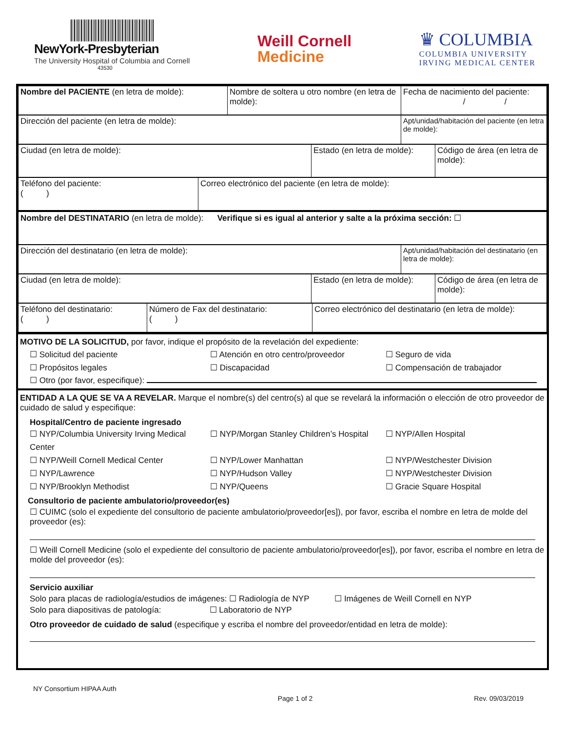NewYork-Presbyterian
The University Hospital of Columbia and Cornell
43530
Weill Cornell
Medicine
♛ COLUMBIA
COLUMBIA UNIVERSITY
IRVING MEDICAL CENTER
| Nombre del PACIENTE (en letra de molde): | Nombre de soltera u otro nombre (en letra de molde): | Fecha de nacimiento del paciente: / / |
| Dirección del paciente (en letra de molde): | Apt/unidad/habitación del paciente (en letra de molde): |
| Ciudad (en letra de molde): | Estado (en letra de molde): | Código de área (en letra de molde): |
| Teléfono del paciente: ( ) | Correo electrónico del paciente (en letra de molde): |
| Nombre del DESTINATARIO (en letra de molde): Verifique si es igual al anterior y salte a la próxima sección: ☐ |
| Dirección del destinatario (en letra de molde): | Apt/unidad/habitación del destinatario (en letra de molde): |
| Ciudad (en letra de molde): | Estado (en letra de molde): | Código de área (en letra de molde): |
| Teléfono del destinatario: ( ) | Número de Fax del destinatario: ( ) | Correo electrónico del destinatario (en letra de molde): |
MOTIVO DE LA SOLICITUD, por favor, indique el propósito de la revelación del expediente:
☐ Solicitud del paciente ☐ Atención en otro centro/proveedor ☐ Seguro de vida ☐ Propósitos legales ☐ Discapacidad ☐ Compensación de trabajador
☐ Otro (por favor, especifique):
ENTIDAD A LA QUE SE VA A REVELAR. Marque el nombre(s) del centro(s) al que se revelará la información o elección de otro proveedor de cuidado de salud y especifique:
Hospital/Centro de paciente ingresado
☐ NYP/Columbia University Irving Medical Center ☐ NYP/Morgan Stanley Children’s Hospital ☐ NYP/Allen Hospital ☐ NYP/Weill Cornell Medical Center ☐ NYP/Lower Manhattan ☐ NYP/Westchester Division ☐ NYP/Lawrence ☐ NYP/Hudson Valley ☐ NYP/Westchester Division ☐ NYP/Brooklyn Methodist ☐ NYP/Queens ☐ Gracie Square Hospital
Consultorio de paciente ambulatorio/proveedor(es)
☐ CUIMC (solo el expediente del consultorio de paciente ambulatorio/proveedor[es]), por favor, escriba el nombre en letra de molde del proveedor (es):
☐ Weill Cornell Medicine (solo el expediente del consultorio de paciente ambulatorio/proveedor[es]), por favor, escriba el nombre en letra de molde del proveedor (es):
Servicio auxiliar
Solo para placas de radiología/estudios de imágenes: ☐ Radiología de NYP ☐ Imágenes de Weill Cornell en NYP
Solo para diapositivas de patología: ☐ Laboratorio de NYP
Otro proveedor de cuidado de salud (especifique y escriba el nombre del proveedor/entidad en letra de molde):
NY Consortium HIPAA Auth Page 1 of 2 Rev. 09/03/2019